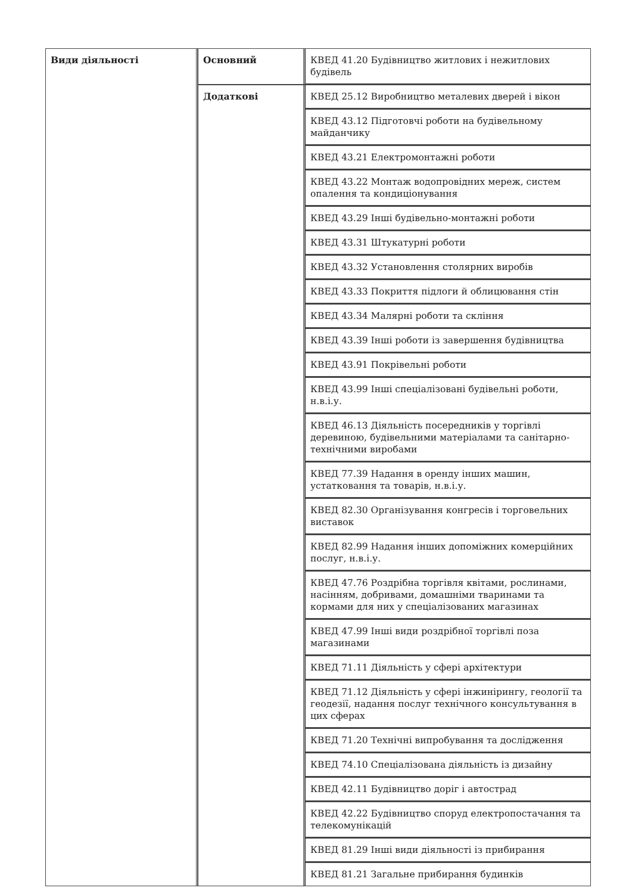| Види діяльності | Основний | КВЕД 41.20 Будівництво житлових і нежитлових будівель |
| | Додаткові | КВЕД 25.12 Виробництво металевих дверей і вікон |
| | | КВЕД 43.12 Підготовчі роботи на будівельному майданчику |
| | | КВЕД 43.21 Електромонтажні роботи |
| | | КВЕД 43.22 Монтаж водопровідних мереж, систем опалення та кондиціонування |
| | | КВЕД 43.29 Інші будівельно-монтажні роботи |
| | | КВЕД 43.31 Штукатурні роботи |
| | | КВЕД 43.32 Установлення столярних виробів |
| | | КВЕД 43.33 Покриття підлоги й облицювання стін |
| | | КВЕД 43.34 Малярні роботи та скління |
| | | КВЕД 43.39 Інші роботи із завершення будівництва |
| | | КВЕД 43.91 Покрівельні роботи |
| | | КВЕД 43.99 Інші спеціалізовані будівельні роботи, н.в.і.у. |
| | | КВЕД 46.13 Діяльність посередників у торгівлі деревиною, будівельними матеріалами та санітарно-технічними виробами |
| | | КВЕД 77.39 Надання в оренду інших машин, устатковання та товарів, н.в.і.у. |
| | | КВЕД 82.30 Організування конгресів і торговельних виставок |
| | | КВЕД 82.99 Надання інших допоміжних комерційних послуг, н.в.і.у. |
| | | КВЕД 47.76 Роздрібна торгівля квітами, рослинами, насінням, добривами, домашніми тваринами та кормами для них у спеціалізованих магазинах |
| | | КВЕД 47.99 Інші види роздрібної торгівлі поза магазинами |
| | | КВЕД 71.11 Діяльність у сфері архітектури |
| | | КВЕД 71.12 Діяльність у сфері інжинірингу, геології та геодезії, надання послуг технічного консультування в цих сферах |
| | | КВЕД 71.20 Технічні випробування та дослідження |
| | | КВЕД 74.10 Спеціалізована діяльність із дизайну |
| | | КВЕД 42.11 Будівництво доріг і автострад |
| | | КВЕД 42.22 Будівництво споруд електропостачання та телекомунікацій |
| | | КВЕД 81.29 Інші види діяльності із прибирання |
| | | КВЕД 81.21 Загальне прибирання будинків |